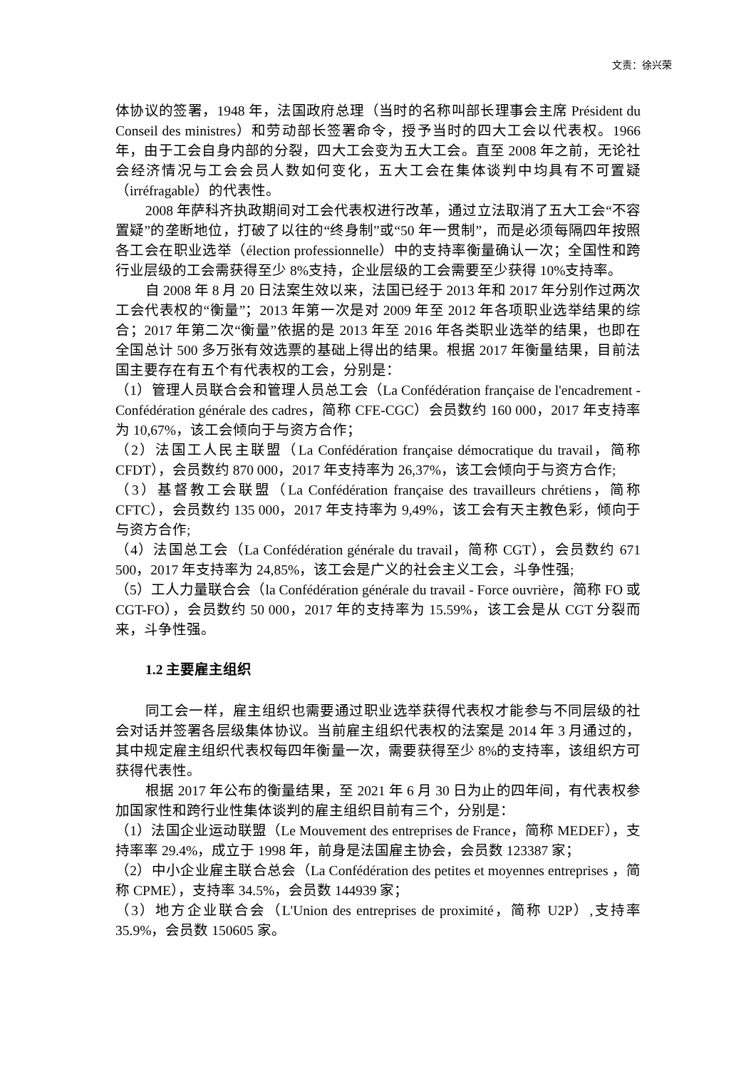文责：徐兴荣
体协议的签署，1948 年，法国政府总理（当时的名称叫部长理事会主席 Président du Conseil des ministres）和劳动部长签署命令，授予当时的四大工会以代表权。1966 年，由于工会自身内部的分裂，四大工会变为五大工会。直至 2008 年之前，无论社会经济情况与工会会员人数如何变化，五大工会在集体谈判中均具有不可置疑（irréfragable）的代表性。
2008 年萨科齐执政期间对工会代表权进行改革，通过立法取消了五大工会“不容置疑”的垄断地位，打破了以往的“终身制”或“50 年一贯制”，而是必须每隔四年按照各工会在职业选举（élection professionnelle）中的支持率衡量确认一次；全国性和跨行业层级的工会需获得至少 8%支持，企业层级的工会需要至少获得 10%支持率。
自 2008 年 8 月 20 日法案生效以来，法国已经于 2013 年和 2017 年分别作过两次工会代表权的“衡量”；2013 年第一次是对 2009 年至 2012 年各项职业选举结果的综合；2017 年第二次“衡量”依据的是 2013 年至 2016 年各类职业选举的结果，也即在全国总计 500 多万张有效选票的基础上得出的结果。根据 2017 年衡量结果，目前法国主要存在有五个有代表权的工会，分别是：
（1）管理人员联合会和管理人员总工会（La Confédération française de l'encadrement - Confédération générale des cadres，简称 CFE-CGC）会员数约 160 000，2017 年支持率为 10,67%，该工会倾向于与资方合作；
（2）法国工人民主联盟（La Confédération française démocratique du travail，简称 CFDT），会员数约 870 000，2017 年支持率为 26,37%，该工会倾向于与资方合作;
（3）基督教工会联盟（La Confédération française des travailleurs chrétiens，简称 CFTC），会员数约 135 000，2017 年支持率为 9,49%，该工会有天主教色彩，倾向于与资方合作;
（4）法国总工会（La Confédération générale du travail，简称 CGT），会员数约 671 500，2017 年支持率为 24,85%，该工会是广义的社会主义工会，斗争性强;
（5）工人力量联合会（la Confédération générale du travail - Force ouvrière，简称 FO 或 CGT-FO），会员数约 50 000，2017 年的支持率为 15.59%，该工会是从 CGT 分裂而来，斗争性强。
1.2 主要雇主组织
同工会一样，雇主组织也需要通过职业选举获得代表权才能参与不同层级的社会对话并签署各层级集体协议。当前雇主组织代表权的法案是 2014 年 3 月通过的，其中规定雇主组织代表权每四年衡量一次，需要获得至少 8%的支持率，该组织方可获得代表性。
根据 2017 年公布的衡量结果，至 2021 年 6 月 30 日为止的四年间，有代表权参加国家性和跨行业性集体谈判的雇主组织目前有三个，分别是：
（1）法国企业运动联盟（Le Mouvement des entreprises de France，简称 MEDEF），支持率率 29.4%，成立于 1998 年，前身是法国雇主协会，会员数 123387 家；
（2）中小企业雇主联合总会（La Confédération des petites et moyennes entreprises ，简称 CPME），支持率 34.5%，会员数 144939 家；
（3）地方企业联合会（L'Union des entreprises de proximité，简称 U2P）,支持率 35.9%，会员数 150605 家。